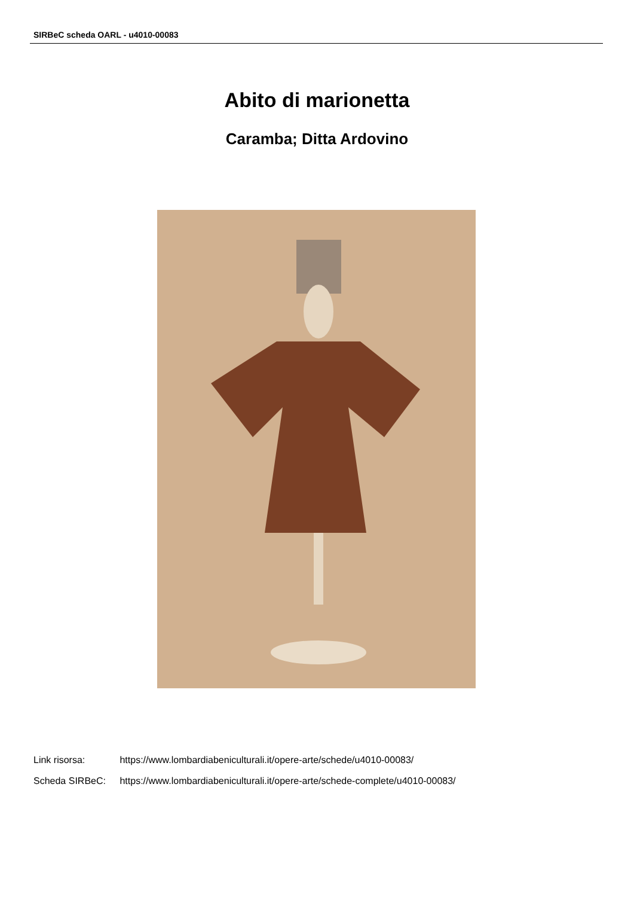SIRBeC scheda OARL - u4010-00083
Abito di marionetta
Caramba; Ditta Ardovino
Link risorsa: https://www.lombardiabeniculturali.it/opere-arte/schede/u4010-00083/
Scheda SIRBeC: https://www.lombardiabeniculturali.it/opere-arte/schede-complete/u4010-00083/